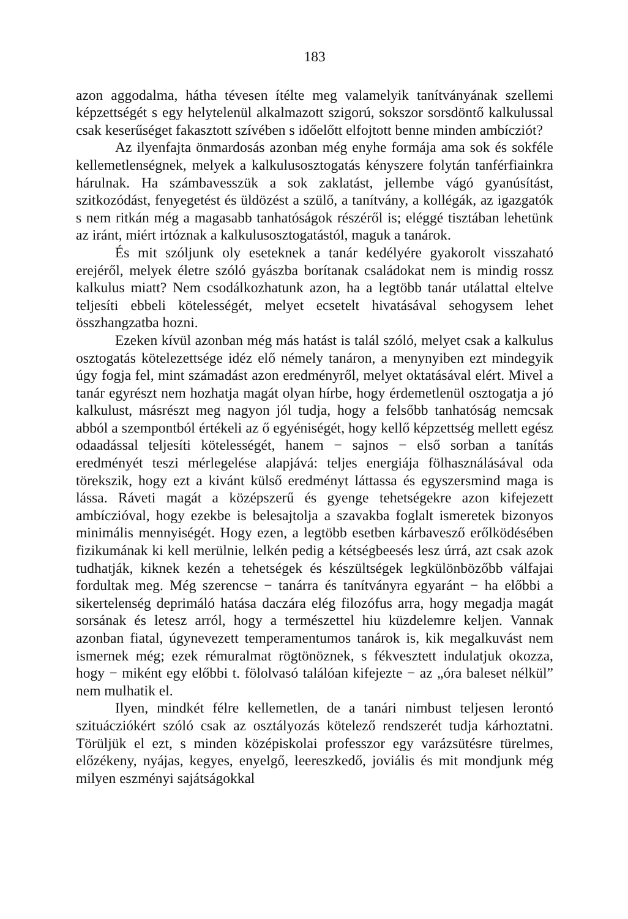183
azon aggodalma, hátha tévesen ítélte meg valamelyik tanítványának szellemi képzettségét s egy helytelenül alkalmazott szigorú, sokszor sorsdöntő kalkulussal csak keserűséget fakasztott szívében s időelőtt elfojtott benne minden ambícziót?
Az ilyenfajta önmardosás azonban még enyhe formája ama sok és sokféle kellemetlenségnek, melyek a kalkulusosztogatás kényszere folytán tanférfiainkra hárulnak. Ha számbavesszük a sok zaklatást, jellembe vágó gyanúsítást, szitkozódást, fenyegetést és üldözést a szülő, a tanítvány, a kollégák, az igazgatók s nem ritkán még a magasabb tanhatóságok részéről is; eléggé tisztában lehetünk az iránt, miért irtóznak a kalkulusosztogatástól, maguk a tanárok.
És mit szóljunk oly eseteknek a tanár kedélyére gyakorolt visszaható erejéről, melyek életre szóló gyászba borítanak családokat nem is mindig rossz kalkulus miatt? Nem csodálkozhatunk azon, ha a legtöbb tanár utálattal eltelve teljesíti ebbeli kötelességét, melyet ecsetelt hivatásával sehogysem lehet összhangzatba hozni.
Ezeken kívül azonban még más hatást is talál szóló, melyet csak a kalkulus osztogatás kötelezettsége idéz elő némely tanáron, a menynyiben ezt mindegyik úgy fogja fel, mint számadást azon eredményről, melyet oktatásával elért. Mivel a tanár egyrészt nem hozhatja magát olyan hírbe, hogy érdemetlenül osztogatja a jó kalkulust, másrészt meg nagyon jól tudja, hogy a felsőbb tanhatóság nemcsak abból a szempontból értékeli az ő egyéniségét, hogy kellő képzettség mellett egész odaadással teljesíti kötelességét, hanem − sajnos − első sorban a tanítás eredményét teszi mérlegelése alapjává: teljes energiája fölhasználásával oda törekszik, hogy ezt a kivánt külső eredményt láttassa és egyszersmind maga is lássa. Ráveti magát a középszerű és gyenge tehetségekre azon kifejezett ambíczióval, hogy ezekbe is belesajtolja a szavakba foglalt ismeretek bizonyos minimális mennyiségét. Hogy ezen, a legtöbb esetben kárbavesző erőlködésében fizikumának ki kell merülnie, lelkén pedig a kétségbeesés lesz úrrá, azt csak azok tudhatják, kiknek kezén a tehetségek és készültségek legkülönbözőbb válfajai fordultak meg. Még szerencse − tanárra és tanítványra egyaránt − ha előbbi a sikertelenség deprimáló hatása daczára elég filozófus arra, hogy megadja magát sorsának és letesz arról, hogy a természettel hiu küzdelemre keljen. Vannak azonban fiatal, úgynevezett temperamentumos tanárok is, kik megalkuvást nem ismernek még; ezek rémuralmat rögtönöznek, s fékvesztett indulatjuk okozza, hogy − miként egy előbbi t. fölolvasó találóan kifejezte − az „óra baleset nélkül” nem mulhatik el.
Ilyen, mindkét félre kellemetlen, de a tanári nimbust teljesen lerontó szituácziókért szóló csak az osztályozás kötelező rendszerét tudja kárhoztatni. Törüljük el ezt, s minden középiskolai professzor egy varázsütésre türelmes, előzékeny, nyájas, kegyes, enyelgő, leereszkedő, joviális és mit mondjunk még milyen eszményi sajátságokkal